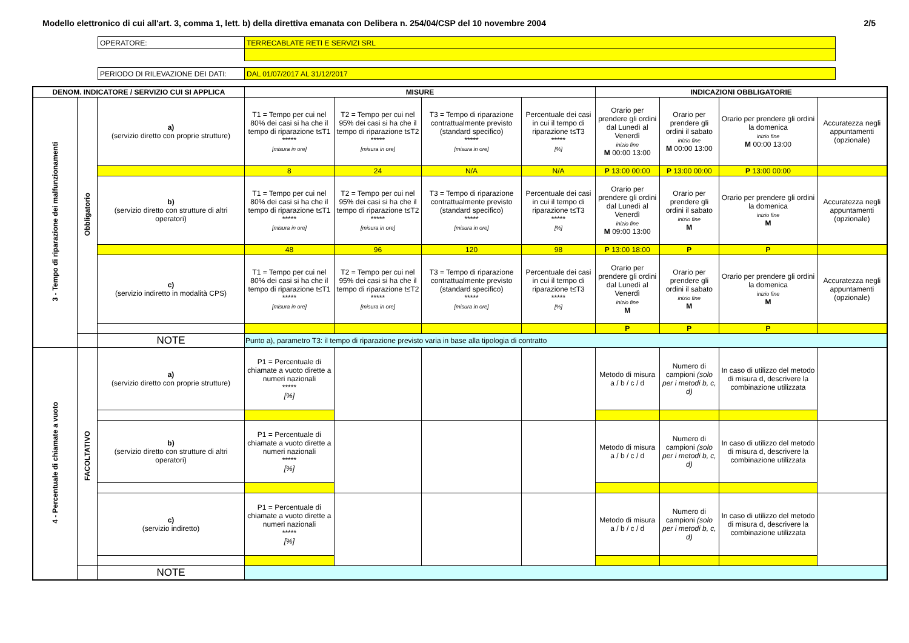Modello elettronico di cui all'art. 3, comma 1, lett. b) della direttiva emanata con Delibera n. 254/04/CSP del 10 novembre 2004 2/5
| OPERATORE: | TERRECABLATE RETI E SERVIZI SRL |
| PERIODO DI RILEVAZIONE DEI DATI: | DAL 01/07/2017 AL 31/12/2017 |
| DENOM. INDICATORE / SERVIZIO CUI SI APPLICA | | | MISURE | | | | INDICAZIONI OBBLIGATORIE | | | |
| --- | --- | --- | --- | --- | --- | --- | --- | --- | --- | --- |
| 3 - Tempo di riparazione dei malfunzionamenti | Obbligatorio | a) (servizio diretto con proprie strutture) | T1 = Tempo per cui nel 80% dei casi si ha che il tempo di riparazione t≤T1 ***** [misura in ore] | T2 = Tempo per cui nel 95% dei casi si ha che il tempo di riparazione t≤T2 ***** [misura in ore] | T3 = Tempo di riparazione contrattualmente previsto (standard specifico) ***** [misura in ore] | Percentuale dei casi in cui il tempo di riparazione t≤T3 ***** [%] | Orario per prendere gli ordini dal Lunedì al Venerdì inizio fine M 00:00 13:00 | Orario per prendere gli ordini il sabato inizio fine M 00:00 13:00 | Orario per prendere gli ordini la domenica inizio fine M 00:00 13:00 | Accuratezza negli appuntamenti (opzionale) |
| | | | 8 | 24 | N/A | N/A | P 13:00 00:00 | P 13:00 00:00 | P 13:00 00:00 | |
| | | b) (servizio diretto con strutture di altri operatori) | T1 = Tempo per cui nel 80% dei casi si ha che il tempo di riparazione t≤T1 ***** [misura in ore] | T2 = Tempo per cui nel 95% dei casi si ha che il tempo di riparazione t≤T2 ***** [misura in ore] | T3 = Tempo di riparazione contrattualmente previsto (standard specifico) ***** [misura in ore] | Percentuale dei casi in cui il tempo di riparazione t≤T3 ***** [%] | Orario per prendere gli ordini dal Lunedì al Venerdì inizio fine M 09:00 13:00 | Orario per prendere gli ordini il sabato inizio fine M | Orario per prendere gli ordini la domenica inizio fine M | Accuratezza negli appuntamenti (opzionale) |
| | | | 48 | 96 | 120 | 98 | P 13:00 18:00 | P | P | |
| | | c) (servizio indiretto in modalità CPS) | T1 = Tempo per cui nel 80% dei casi si ha che il tempo di riparazione t≤T1 ***** [misura in ore] | T2 = Tempo per cui nel 95% dei casi si ha che il tempo di riparazione t≤T2 ***** [misura in ore] | T3 = Tempo di riparazione contrattualmente previsto (standard specifico) ***** [misura in ore] | Percentuale dei casi in cui il tempo di riparazione t≤T3 ***** [%] | Orario per prendere gli ordini dal Lunedì al Venerdì inizio fine M | Orario per prendere gli ordini il sabato inizio fine M | Orario per prendere gli ordini la domenica inizio fine M | Accuratezza negli appuntamenti (opzionale) |
| | | | | | | | P | P | P | |
| | | NOTE | Punto a), parametro T3: il tempo di riparazione previsto varia in base alla tipologia di contratto | | | | | | | |
| 4 - Percentuale di chiamate a vuoto | FACOLTATIVO | a) (servizio diretto con proprie strutture) | P1 = Percentuale di chiamate a vuoto dirette a numeri nazionali ***** [%] | | | | Metodo di misura a / b / c / d | Numero di campioni (solo per i metodi b, c, d) | In caso di utilizzo del metodo di misura d, descrivere la combinazione utilizzata | |
| | | b) (servizio diretto con strutture di altri operatori) | P1 = Percentuale di chiamate a vuoto dirette a numeri nazionali ***** [%] | | | | Metodo di misura a / b / c / d | Numero di campioni (solo per i metodi b, c, d) | In caso di utilizzo del metodo di misura d, descrivere la combinazione utilizzata | |
| | | c) (servizio indiretto) | P1 = Percentuale di chiamate a vuoto dirette a numeri nazionali ***** [%] | | | | Metodo di misura a / b / c / d | Numero di campioni (solo per i metodi b, c, d) | In caso di utilizzo del metodo di misura d, descrivere la combinazione utilizzata | |
| | | NOTE | | | | | | | | |